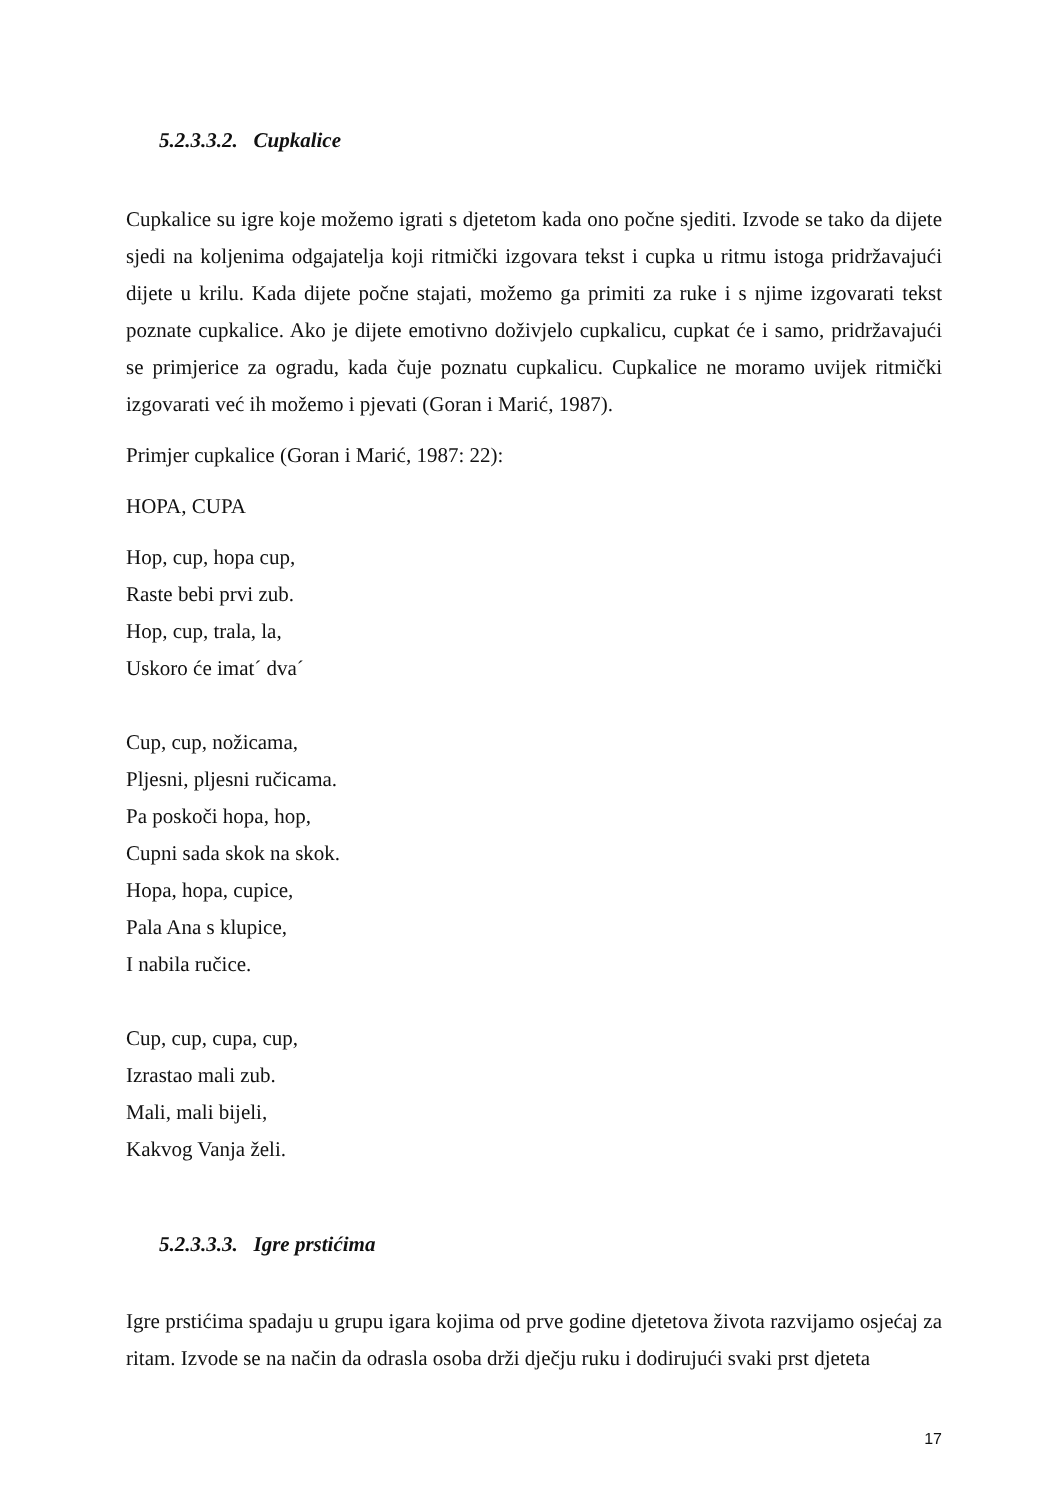5.2.3.3.2. Cupkalice
Cupkalice su igre koje možemo igrati s djetetom kada ono počne sjediti. Izvode se tako da dijete sjedi na koljenima odgajatelja koji ritmički izgovara tekst i cupka u ritmu istoga pridržavajući dijete u krilu. Kada dijete počne stajati, možemo ga primiti za ruke i s njime izgovarati tekst poznate cupkalice. Ako je dijete emotivno doživjelo cupkalicu, cupkat će i samo, pridržavajući se primjerice za ogradu, kada čuje poznatu cupkalicu. Cupkalice ne moramo uvijek ritmički izgovarati već ih možemo i pjevati (Goran i Marić, 1987).
Primjer cupkalice (Goran i Marić, 1987: 22):
HOPA, CUPA
Hop, cup, hopa cup,
Raste bebi prvi zub.
Hop, cup, trala, la,
Uskoro će imat´ dva´
Cup, cup, nožicama,
Pljesni, pljesni ručicama.
Pa poskoči hopa, hop,
Cupni sada skok na skok.
Hopa, hopa, cupice,
Pala Ana s klupice,
I nabila ručice.
Cup, cup, cupa, cup,
Izrastao mali zub.
Mali, mali bijeli,
Kakvog Vanja želi.
5.2.3.3.3. Igre prstićima
Igre prstićima spadaju u grupu igara kojima od prve godine djetetova života razvijamo osjećaj za ritam. Izvode se na način da odrasla osoba drži dječju ruku i dodirujući svaki prst djeteta
17